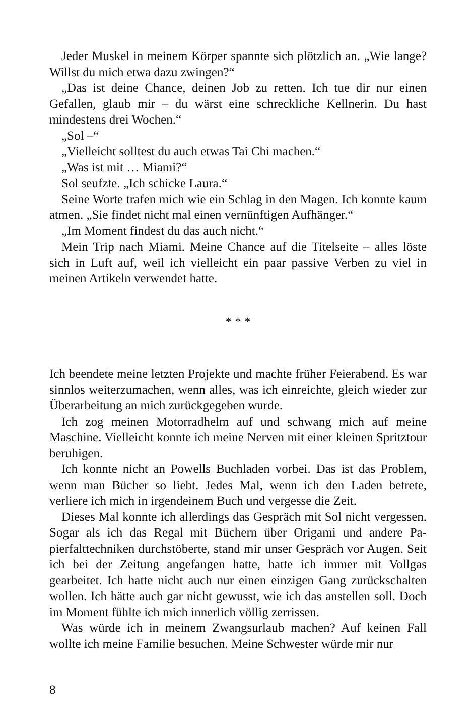Jeder Muskel in meinem Körper spannte sich plötzlich an. „Wie lange? Willst du mich etwa dazu zwingen?“
„Das ist deine Chance, deinen Job zu retten. Ich tue dir nur einen Gefallen, glaub mir – du wärst eine schreckliche Kellnerin. Du hast mindestens drei Wochen.“
„Sol –“
„Vielleicht solltest du auch etwas Tai Chi machen.“
„Was ist mit … Miami?“
Sol seufzte. „Ich schicke Laura.“
Seine Worte trafen mich wie ein Schlag in den Magen. Ich konnte kaum atmen. „Sie findet nicht mal einen vernünftigen Aufhänger.“
„Im Moment findest du das auch nicht.“
Mein Trip nach Miami. Meine Chance auf die Titelseite – alles löste sich in Luft auf, weil ich vielleicht ein paar passive Verben zu viel in meinen Artikeln verwendet hatte.
* * *
Ich beendete meine letzten Projekte und machte früher Feierabend. Es war sinnlos weiterzumachen, wenn alles, was ich einreichte, gleich wieder zur Überarbeitung an mich zurückgegeben wurde.
Ich zog meinen Motorradhelm auf und schwang mich auf meine Maschine. Vielleicht konnte ich meine Nerven mit einer kleinen Spritztour beruhigen.
Ich konnte nicht an Powells Buchladen vorbei. Das ist das Problem, wenn man Bücher so liebt. Jedes Mal, wenn ich den Laden betrete, verliere ich mich in irgendeinem Buch und vergesse die Zeit.
Dieses Mal konnte ich allerdings das Gespräch mit Sol nicht verges­sen. Sogar als ich das Regal mit Büchern über Origami und andere Pa­pierfalttechniken durchstöberte, stand mir unser Gespräch vor Augen. Seit ich bei der Zeitung angefangen hatte, hatte ich immer mit Vollgas gearbeitet. Ich hatte nicht auch nur einen einzigen Gang zurückschal­ten wollen. Ich hätte auch gar nicht gewusst, wie ich das anstellen soll. Doch im Moment fühlte ich mich innerlich völlig zerrissen.
Was würde ich in meinem Zwangsurlaub machen? Auf keinen Fall wollte ich meine Familie besuchen. Meine Schwester würde mir nur
8